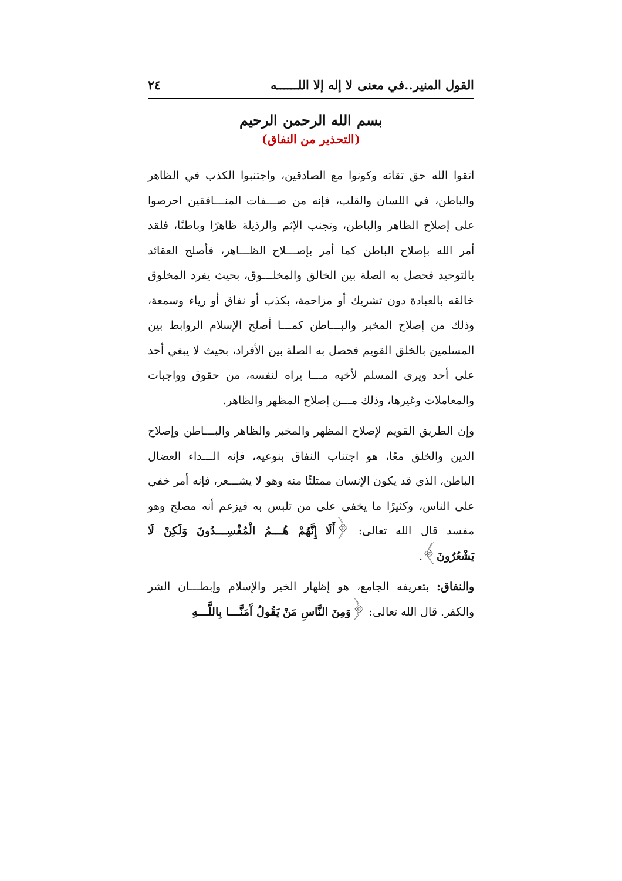القول المنير..في معنى لا إله إلا اللــــــه ٢٤
بسم الله الرحمن الرحيم
(التحذير من النفاق)
اتقوا الله حق تقاته وكونوا مع الصادقين، واجتنبوا الكذب في الظاهر والباطن، في اللسان والقلب، فإنه من صـــفات المنـــافقين احرصوا على إصلاح الظاهر والباطن، وتجنب الإثم والرذيلة ظاهرًا وباطنًا، فلقد أمر الله بإصلاح الباطن كما أمر بإصـــلاح الظـــاهر، فأصلح العقائد بالتوحيد فحصل به الصلة بين الخالق والمخلـــوق، بحيث يفرد المخلوق خالقه بالعبادة دون تشريك أو مزاحمة، بكذب أو نفاق أو رياء وسمعة، وذلك من إصلاح المخبر والبـــاطن كمـــا أصلح الإسلام الروابط بين المسلمين بالخلق القويم فحصل به الصلة بين الأفراد، بحيث لا يبغي أحد على أحد ويرى المسلم لأخيه مـــا يراه لنفسه، من حقوق وواجبات والمعاملات وغيرها، وذلك مـــن إصلاح المظهر والظاهر.
وإن الطريق القويم لإصلاح المظهر والمخبر والظاهر والبـــاطن وإصلاح الدين والخلق معًا، هو اجتناب النفاق بنوعيه، فإنه الـــداء العضال الباطن، الذي قد يكون الإنسان ممتلئًا منه وهو لا يشـــعر، فإنه أمر خفي على الناس، وكثيرًا ما يخفى على من تلبس به فيزعم أنه مصلح وهو مفسد قال الله تعالى: ﴿أَلَا إِنَّهُمْ هُـــمُ الْمُفْسِـــدُونَ وَلَكِنْ لَا يَشْعُرُونَ﴾.
والنفاق: بتعريفه الجامع، هو إظهار الخير والإسلام وإبطـــان الشر والكفر. قال الله تعالى: ﴿وَمِنَ النَّاسِ مَنْ يَقُولُ آَمَنَّـــا بِاللَّـــهِ